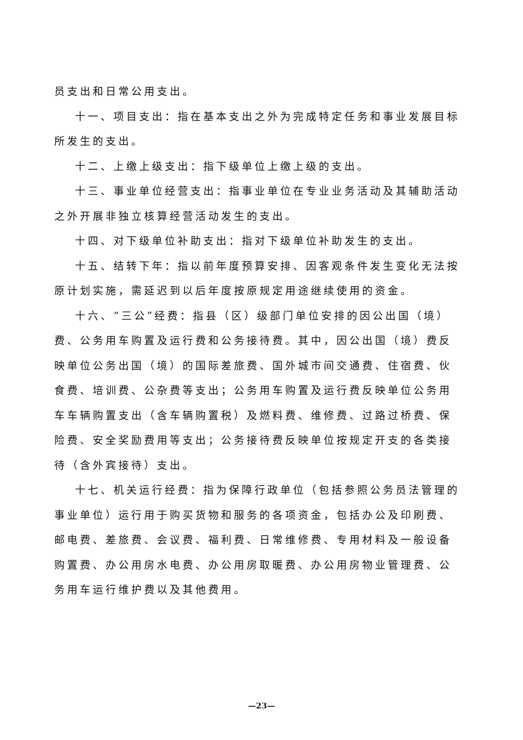员支出和日常公用支出。
十一、项目支出：指在基本支出之外为完成特定任务和事业发展目标所发生的支出。
十二、上缴上级支出：指下级单位上缴上级的支出。
十三、事业单位经营支出：指事业单位在专业业务活动及其辅助活动之外开展非独立核算经营活动发生的支出。
十四、对下级单位补助支出：指对下级单位补助发生的支出。
十五、结转下年：指以前年度预算安排、因客观条件发生变化无法按原计划实施，需延迟到以后年度按原规定用途继续使用的资金。
十六、“三公”经费：指县（区）级部门单位安排的因公出国（境）费、公务用车购置及运行费和公务接待费。其中，因公出国（境）费反映单位公务出国（境）的国际差旅费、国外城市间交通费、住宿费、伙食费、培训费、公杂费等支出；公务用车购置及运行费反映单位公务用车车辆购置支出（含车辆购置税）及燃料费、维修费、过路过桥费、保险费、安全奖励费用等支出；公务接待费反映单位按规定开支的各类接待（含外宾接待）支出。
十七、机关运行经费：指为保障行政单位（包括参照公务员法管理的事业单位）运行用于购买货物和服务的各项资金，包括办公及印刷费、邮电费、差旅费、会议费、福利费、日常维修费、专用材料及一般设备购置费、办公用房水电费、办公用房取暖费、办公用房物业管理费、公务用车运行维护费以及其他费用。
—23—